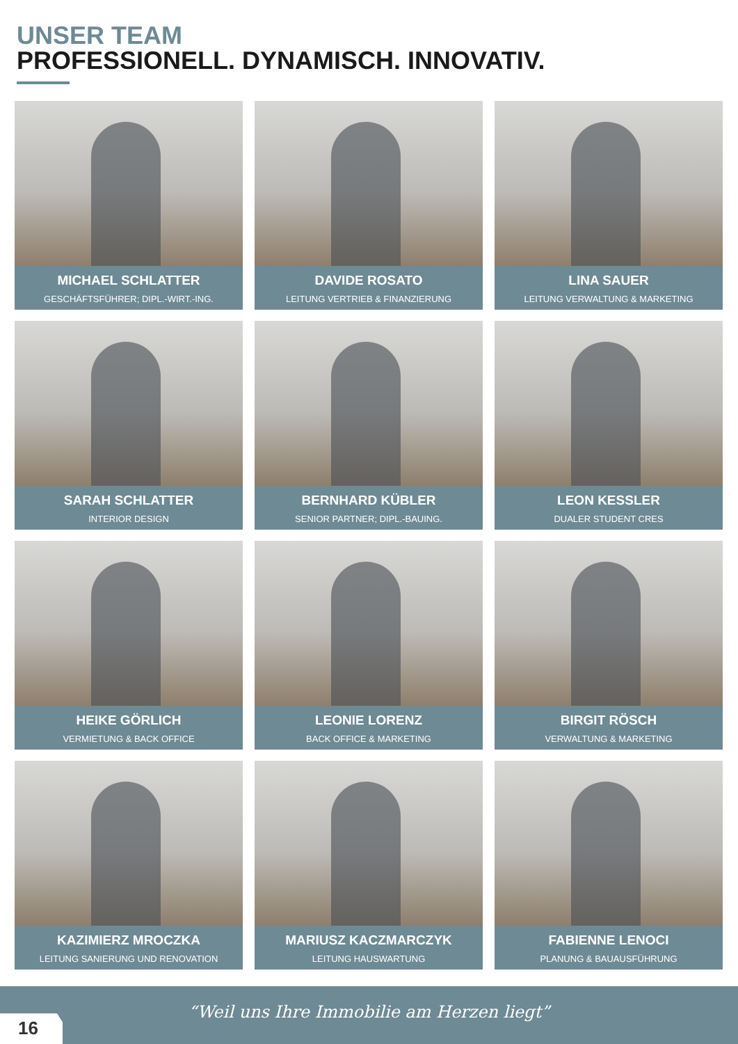UNSER TEAM
PROFESSIONELL. DYNAMISCH. INNOVATIV.
MICHAEL SCHLATTER
GESCHÄFTSFÜHRER; DIPL.-WIRT.-ING.
DAVIDE ROSATO
LEITUNG VERTRIEB & FINANZIERUNG
LINA SAUER
LEITUNG VERWALTUNG & MARKETING
SARAH SCHLATTER
INTERIOR DESIGN
BERNHARD KÜBLER
SENIOR PARTNER; DIPL.-BAUING.
LEON KESSLER
DUALER STUDENT CRES
HEIKE GÖRLICH
VERMIETUNG & BACK OFFICE
LEONIE LORENZ
BACK OFFICE & MARKETING
BIRGIT RÖSCH
VERWALTUNG & MARKETING
KAZIMIERZ MROCZKA
LEITUNG SANIERUNG UND RENOVATION
MARIUSZ KACZMARCZYK
LEITUNG HAUSWARTUNG
FABIENNE LENOCI
PLANUNG & BAUAUSFÜHRUNG
“Weil uns Ihre Immobilie am Herzen liegt”
16